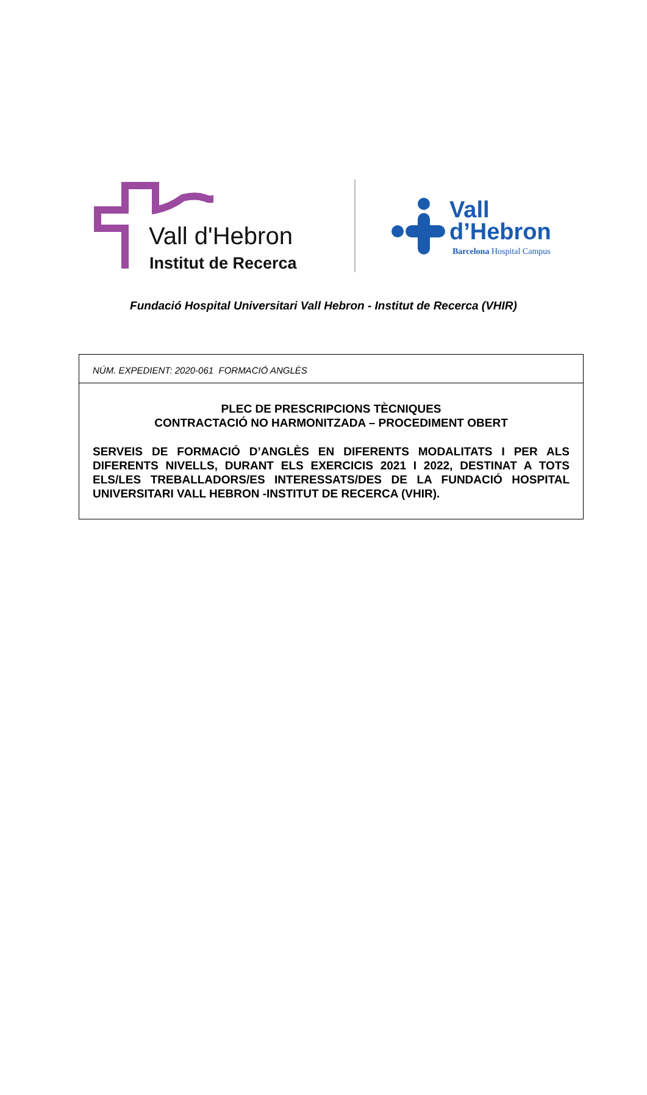Vall d'Hebron
Institut de Recerca
Vall
d’Hebron
Barcelona Hospital Campus
Fundació Hospital Universitari Vall Hebron - Institut de Recerca (VHIR)
NÚM. EXPEDIENT: 2020-061 FORMACIÓ ANGLÈS
PLEC DE PRESCRIPCIONS TÈCNIQUES
CONTRACTACIÓ NO HARMONITZADA – PROCEDIMENT OBERT
SERVEIS DE FORMACIÓ D’ANGLÈS EN DIFERENTS MODALITATS I PER ALS DIFERENTS NIVELLS, DURANT ELS EXERCICIS 2021 I 2022, DESTINAT A TOTS ELS/LES TREBALLADORS/ES INTERESSATS/DES DE LA FUNDACIÓ HOSPITAL UNIVERSITARI VALL HEBRON -INSTITUT DE RECERCA (VHIR).